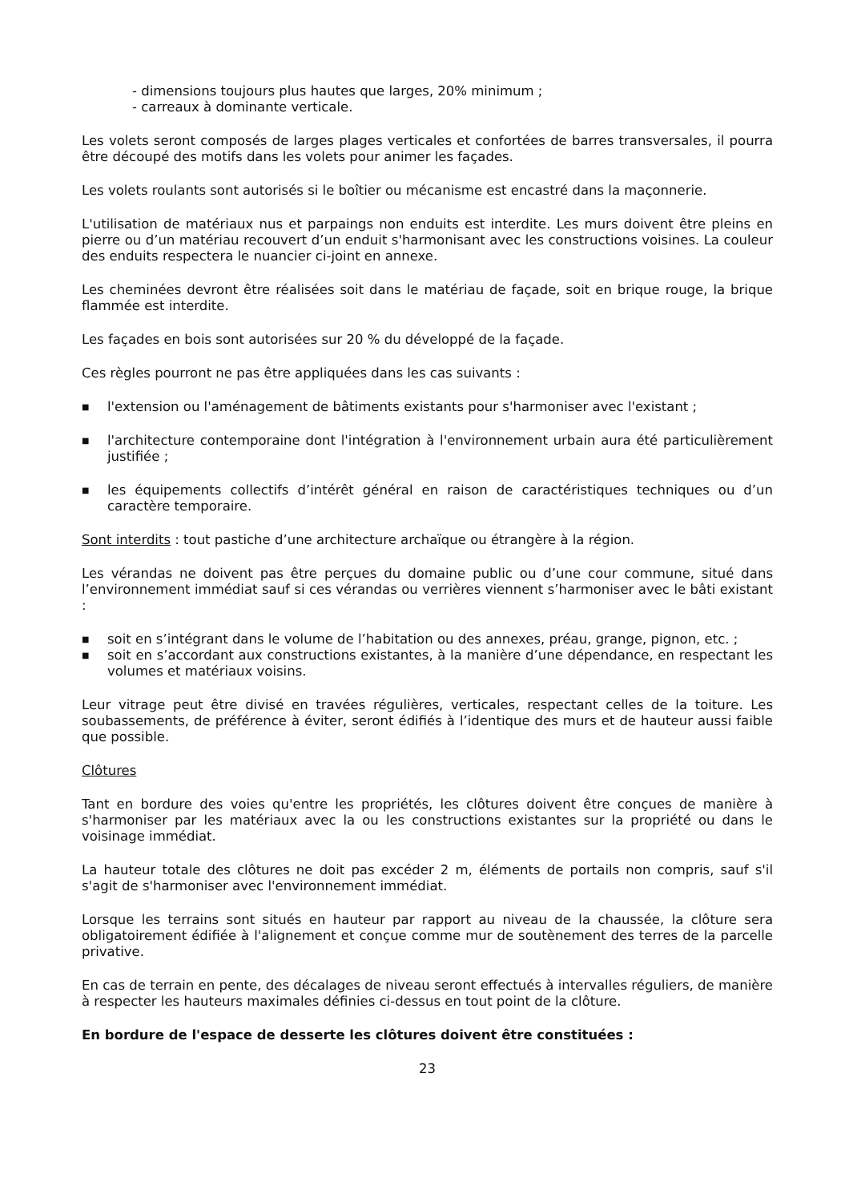- dimensions toujours plus hautes que larges, 20% minimum ;
- carreaux à dominante verticale.
Les volets seront composés de larges plages verticales et confortées de barres transversales, il pourra être découpé des motifs dans les volets pour animer les façades.
Les volets roulants sont autorisés si le boîtier ou mécanisme est encastré dans la maçonnerie.
L'utilisation de matériaux nus et parpaings non enduits est interdite. Les murs doivent être pleins en pierre ou d’un matériau recouvert d’un enduit s'harmonisant avec les constructions voisines. La couleur des enduits respectera le nuancier ci-joint en annexe.
Les cheminées devront être réalisées soit dans le matériau de façade, soit en brique rouge, la brique flammée est interdite.
Les façades en bois sont autorisées sur 20 % du développé de la façade.
Ces règles pourront ne pas être appliquées dans les cas suivants :
■ l'extension ou l'aménagement de bâtiments existants pour s'harmoniser avec l'existant ;
■ l'architecture contemporaine dont l'intégration à l'environnement urbain aura été particulièrement justifiée ;
■ les équipements collectifs d’intérêt général en raison de caractéristiques techniques ou d’un caractère temporaire.
Sont interdits : tout pastiche d’une architecture archaïque ou étrangère à la région.
Les vérandas ne doivent pas être perçues du domaine public ou d’une cour commune, situé dans l’environnement immédiat sauf si ces vérandas ou verrières viennent s’harmoniser avec le bâti existant :
■ soit en s’intégrant dans le volume de l’habitation ou des annexes, préau, grange, pignon, etc. ;
■ soit en s’accordant aux constructions existantes, à la manière d’une dépendance, en respectant les volumes et matériaux voisins.
Leur vitrage peut être divisé en travées régulières, verticales, respectant celles de la toiture. Les soubassements, de préférence à éviter, seront édifiés à l’identique des murs et de hauteur aussi faible que possible.
Clôtures
Tant en bordure des voies qu'entre les propriétés, les clôtures doivent être conçues de manière à s'harmoniser par les matériaux avec la ou les constructions existantes sur la propriété ou dans le voisinage immédiat.
La hauteur totale des clôtures ne doit pas excéder 2 m, éléments de portails non compris, sauf s'il s'agit de s'harmoniser avec l'environnement immédiat.
Lorsque les terrains sont situés en hauteur par rapport au niveau de la chaussée, la clôture sera obligatoirement édifiée à l'alignement et conçue comme mur de soutènement des terres de la parcelle privative.
En cas de terrain en pente, des décalages de niveau seront effectués à intervalles réguliers, de manière à respecter les hauteurs maximales définies ci-dessus en tout point de la clôture.
En bordure de l'espace de desserte les clôtures doivent être constituées :
23